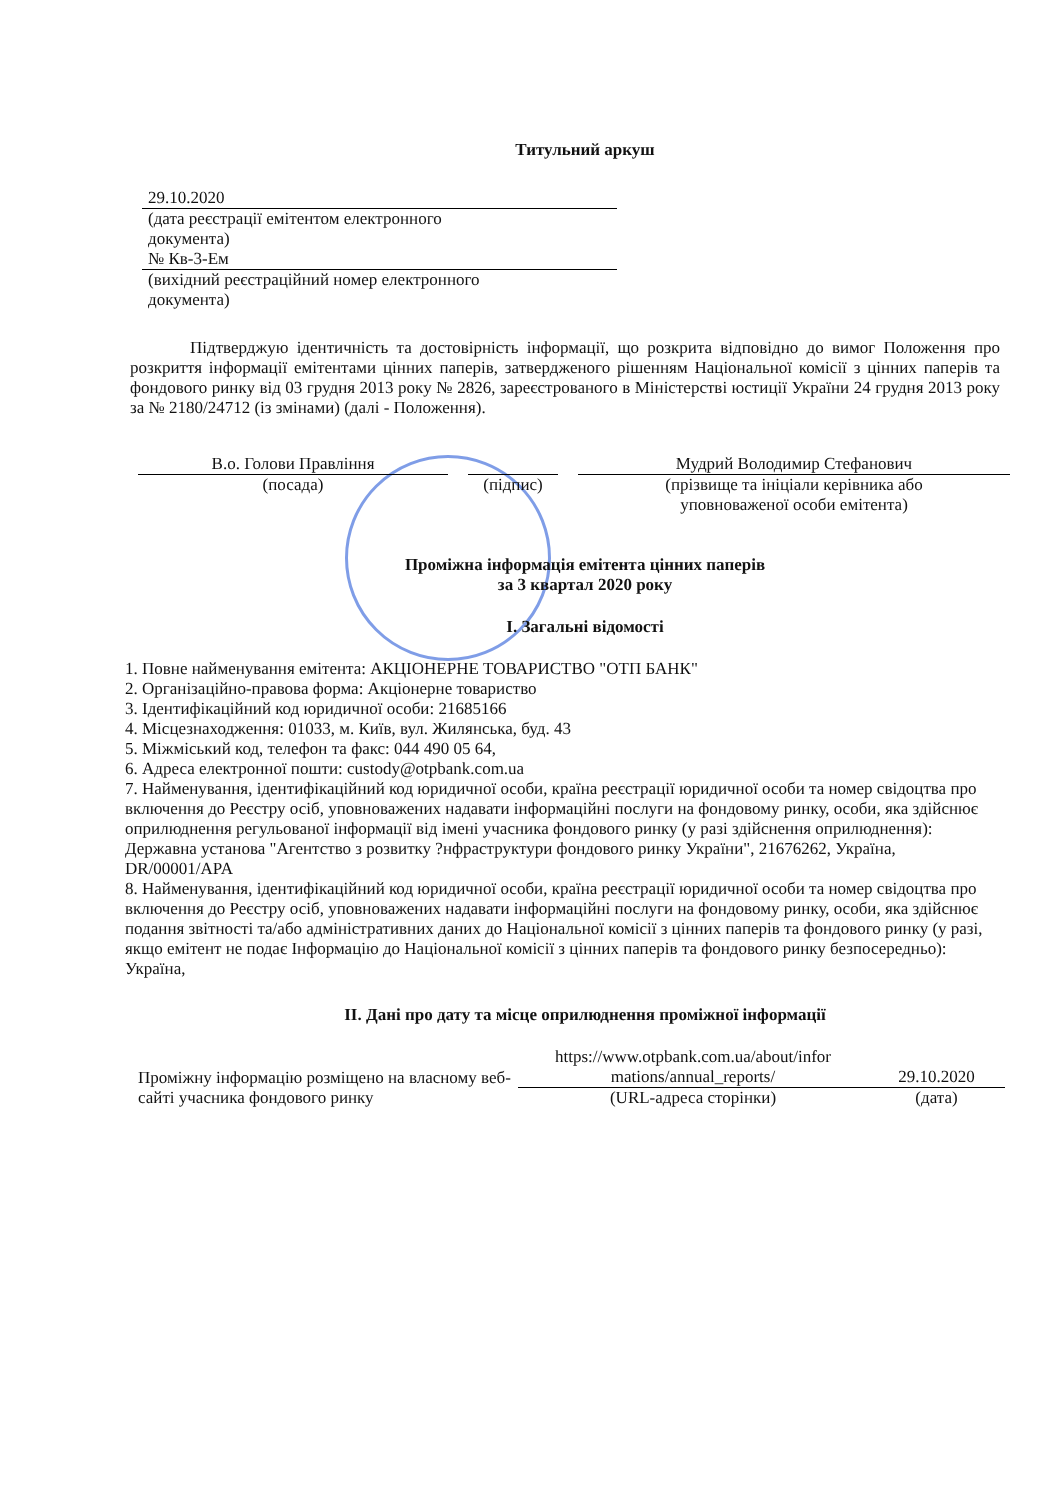Титульний аркуш
29.10.2020
(дата реєстрації емітентом електронного
документа)
№ Кв-3-Ем
(вихідний реєстраційний номер електронного
документа)
Підтверджую ідентичність та достовірність інформації, що розкрита відповідно до вимог Положення про розкриття інформації емітентами цінних паперів, затвердженого рішенням Національної комісії з цінних паперів та фондового ринку від 03 грудня 2013 року № 2826, зареєстрованого в Міністерстві юстиції України 24 грудня 2013 року за № 2180/24712 (із змінами) (далі - Положення).
В.о. Голови Правління
(посада)
(підпис) Мудрий Володимир Стефанович
(прізвище та ініціали керівника або
уповноваженої особи емітента)
Проміжна інформація емітента цінних паперів
за 3 квартал 2020 року
I. Загальні відомості
1. Повне найменування емітента: АКЦІОНЕРНЕ ТОВАРИСТВО "ОТП БАНК"
2. Організаційно-правова форма: Акціонерне товариство
3. Ідентифікаційний код юридичної особи: 21685166
4. Місцезнаходження: 01033, м. Київ, вул. Жилянська, буд. 43
5. Міжміський код, телефон та факс: 044 490 05 64,
6. Адреса електронної пошти: custody@otpbank.com.ua
7. Найменування, ідентифікаційний код юридичної особи, країна реєстрації юридичної особи та номер свідоцтва про включення до Реєстру осіб, уповноважених надавати інформаційні послуги на фондовому ринку, особи, яка здійснює оприлюднення регульованої інформації від імені учасника фондового ринку (у разі здійснення оприлюднення): Державна установа "Агентство з розвитку ?нфраструктури фондового ринку України", 21676262, Україна, DR/00001/APA
8. Найменування, ідентифікаційний код юридичної особи, країна реєстрації юридичної особи та номер свідоцтва про включення до Реєстру осіб, уповноважених надавати інформаційні послуги на фондовому ринку, особи, яка здійснює подання звітності та/або адміністративних даних до Національної комісії з цінних паперів та фондового ринку (у разі, якщо емітент не подає Інформацію до Національної комісії з цінних паперів та фондового ринку безпосередньо): Україна,
II. Дані про дату та місце оприлюднення проміжної інформації
Проміжну інформацію розміщено на власному веб-сайті учасника фондового ринку
https://www.otpbank.com.ua/about/infor mations/annual_reports/
(URL-адреса сторінки)
29.10.2020
(дата)